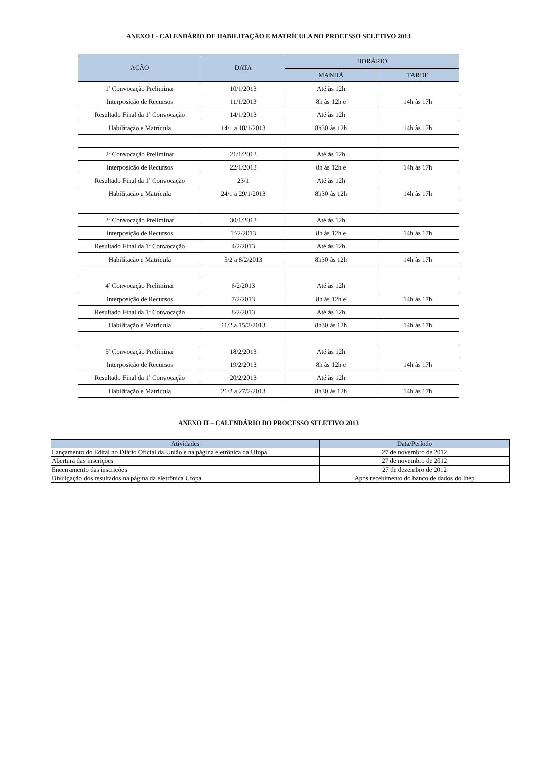ANEXO I - CALENDÁRIO DE HABILITAÇÃO E MATRÍCULA NO PROCESSO SELETIVO 2013
| AÇÃO | DATA | HORÁRIO | |
| --- | --- | --- | --- |
| | | MANHÃ | TARDE |
| 1ª Convocação Preliminar | 10/1/2013 | Até às 12h | |
| Interposição de Recursos | 11/1/2013 | 8h às 12h e | 14h às 17h |
| Resultado Final da 1ª Convocação | 14/1/2013 | Até às 12h | |
| Habilitação e Matrícula | 14/1 a 18/1/2013 | 8h30 às 12h | 14h às 17h |
| 2ª Convocação Preliminar | 21/1/2013 | Até às 12h | |
| Interposição de Recursos | 22/1/2013 | 8h às 12h e | 14h às 17h |
| Resultado Final da 1ª Convocação | 23/1 | Até às 12h | |
| Habilitação e Matrícula | 24/1 a 29/1/2013 | 8h30 às 12h | 14h às 17h |
| 3ª Convocação Preliminar | 30/1/2013 | Até às 12h | |
| Interposição de Recursos | 1º/2/2013 | 8h às 12h e | 14h às 17h |
| Resultado Final da 1ª Convocação | 4/2/2013 | Até às 12h | |
| Habilitação e Matrícula | 5/2 a 8/2/2013 | 8h30 às 12h | 14h às 17h |
| 4ª Convocação Preliminar | 6/2/2013 | Até às 12h | |
| Interposição de Recursos | 7/2/2013 | 8h às 12h e | 14h às 17h |
| Resultado Final da 1ª Convocação | 8/2/2013 | Até às 12h | |
| Habilitação e Matrícula | 11/2 a 15/2/2013 | 8h30 às 12h | 14h às 17h |
| 5ª Convocação Preliminar | 18/2/2013 | Até às 12h | |
| Interposição de Recursos | 19/2/2013 | 8h às 12h e | 14h às 17h |
| Resultado Final da 1ª Convocação | 20/2/2013 | Até às 12h | |
| Habilitação e Matrícula | 21/2 a 27/2/2013 | 8h30 às 12h | 14h às 17h |
ANEXO II – CALENDÁRIO DO PROCESSO SELETIVO 2013
| Atividades | Data/Período |
| --- | --- |
| Lançamento do Edital no Diário Oficial da União e na página eletrônica da Ufopa | 27 de novembro de 2012 |
| Abertura das inscrições | 27 de novembro de 2012 |
| Encerramento das inscrições | 27 de dezembro de 2012 |
| Divulgação dos resultados na página da eletrônica Ufopa | Após recebimento do banco de dados do Inep |